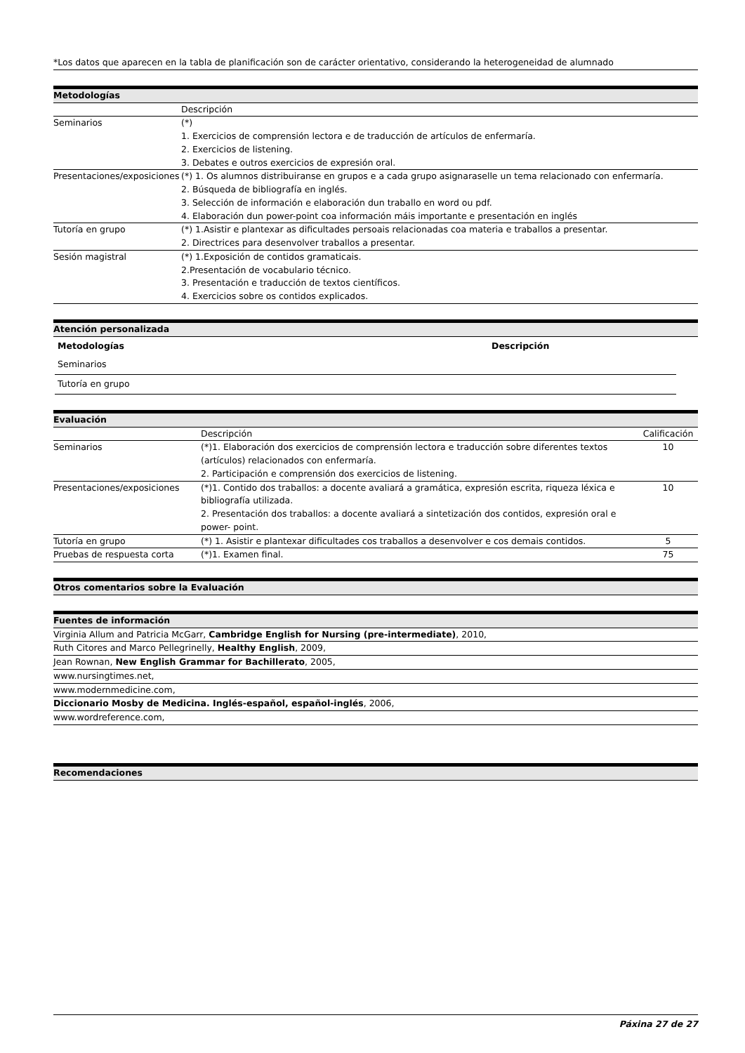*Los datos que aparecen en la tabla de planificación son de carácter orientativo, considerando la heterogeneidad de alumnado
Metodologías
| | Descripción |
| Seminarios | (*) 1. Exercicios de comprensión lectora e de traducción de artículos de enfermaría. 2. Exercicios de listening. 3. Debates e outros exercicios de expresión oral. |
| Presentaciones/exposiciones | (*) 1. Os alumnos distribuiranse en grupos e a cada grupo asignaraselle un tema relacionado con enfermaría. 2. Búsqueda de bibliografía en inglés. 3. Selección de información e elaboración dun traballo en word ou pdf. 4. Elaboración dun power-point coa información máis importante e presentación en inglés |
| Tutoría en grupo | (*) 1.Asistir e plantexar as dificultades persoais relacionadas coa materia e traballos a presentar. 2. Directrices para desenvolver traballos a presentar. |
| Sesión magistral | (*) 1.Exposición de contidos gramaticais. 2.Presentación de vocabulario técnico. 3. Presentación e traducción de textos científicos. 4. Exercicios sobre os contidos explicados. |
Atención personalizada
| Metodologías | Descripción |
| --- | --- |
| Seminarios | |
| Tutoría en grupo | |
Evaluación
| | Descripción | Calificación |
| Seminarios | (*)1. Elaboración dos exercicios de comprensión lectora e traducción sobre diferentes textos (artículos) relacionados con enfermaría. 2. Participación e comprensión dos exercicios de listening. | 10 |
| Presentaciones/exposiciones | (*)1. Contido dos traballos: a docente avaliará a gramática, expresión escrita, riqueza léxica e bibliografía utilizada. 2. Presentación dos traballos: a docente avaliará a sintetización dos contidos, expresión oral e power- point. | 10 |
| Tutoría en grupo | (*) 1. Asistir e plantexar dificultades cos traballos a desenvolver e cos demais contidos. | 5 |
| Pruebas de respuesta corta | (*)1. Examen final. | 75 |
Otros comentarios sobre la Evaluación
Fuentes de información
| Virginia Allum and Patricia McGarr, Cambridge English for Nursing (pre-intermediate) , 2010, |
| Ruth Citores and Marco Pellegrinelly, Healthy English , 2009, |
| Jean Rownan, New English Grammar for Bachillerato , 2005, |
| www.nursingtimes.net, |
| www.modernmedicine.com, |
| Diccionario Mosby de Medicina. Inglés-español, español-inglés , 2006, |
| www.wordreference.com, |
Recomendaciones
Páxina 27 de 27